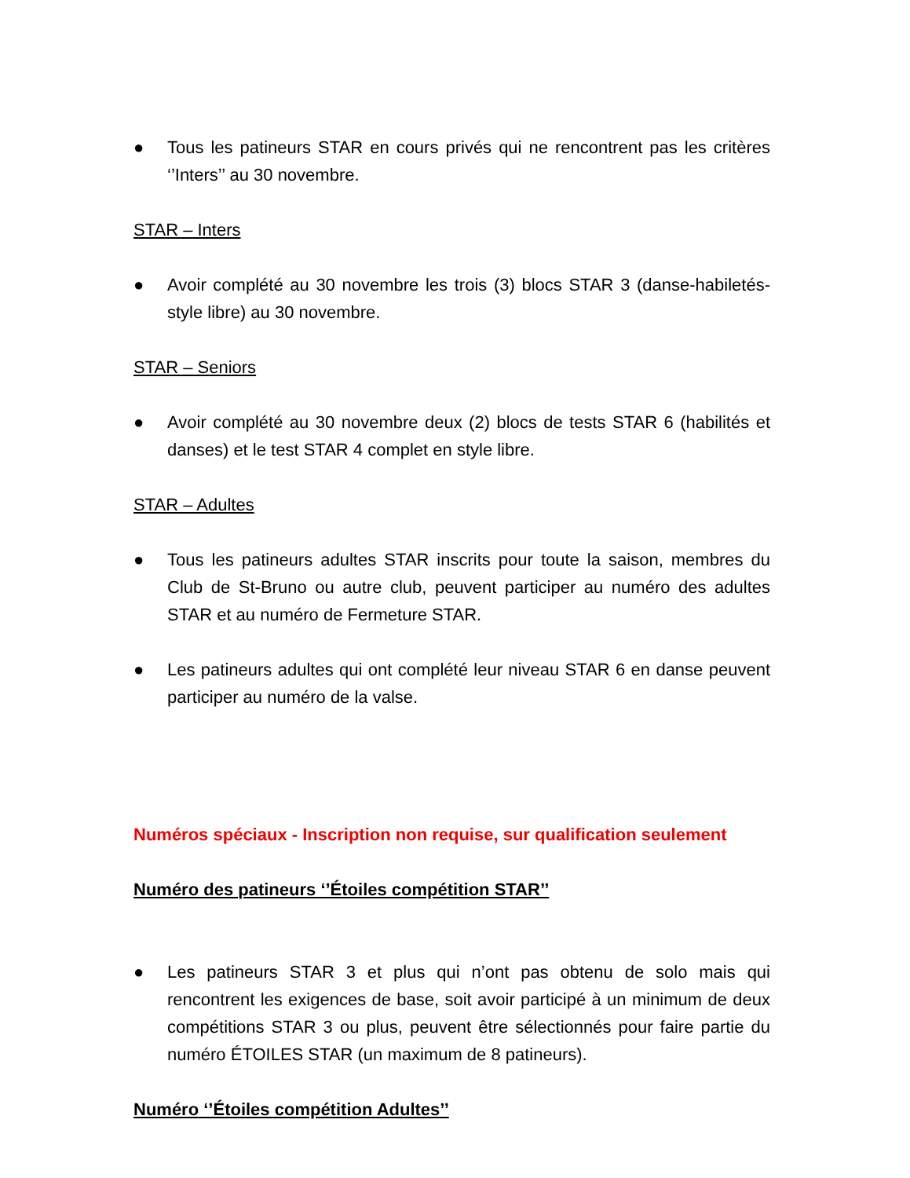● Tous les patineurs STAR en cours privés qui ne rencontrent pas les critères ‘’Inters’’ au 30 novembre.
STAR – Inters
● Avoir complété au 30 novembre les trois (3) blocs STAR 3 (danse-habiletés-style libre) au 30 novembre.
STAR – Seniors
● Avoir complété au 30 novembre deux (2) blocs de tests STAR 6 (habilités et danses) et le test STAR 4 complet en style libre.
STAR – Adultes
● Tous les patineurs adultes STAR inscrits pour toute la saison, membres du Club de St-Bruno ou autre club, peuvent participer au numéro des adultes STAR et au numéro de Fermeture STAR.
● Les patineurs adultes qui ont complété leur niveau STAR 6 en danse peuvent participer au numéro de la valse.
Numéros spéciaux - Inscription non requise, sur qualification seulement
Numéro des patineurs ‘’Étoiles compétition STAR’’
● Les patineurs STAR 3 et plus qui n’ont pas obtenu de solo mais qui rencontrent les exigences de base, soit avoir participé à un minimum de deux compétitions STAR 3 ou plus, peuvent être sélectionnés pour faire partie du numéro ÉTOILES STAR (un maximum de 8 patineurs).
Numéro ‘’Étoiles compétition Adultes’’